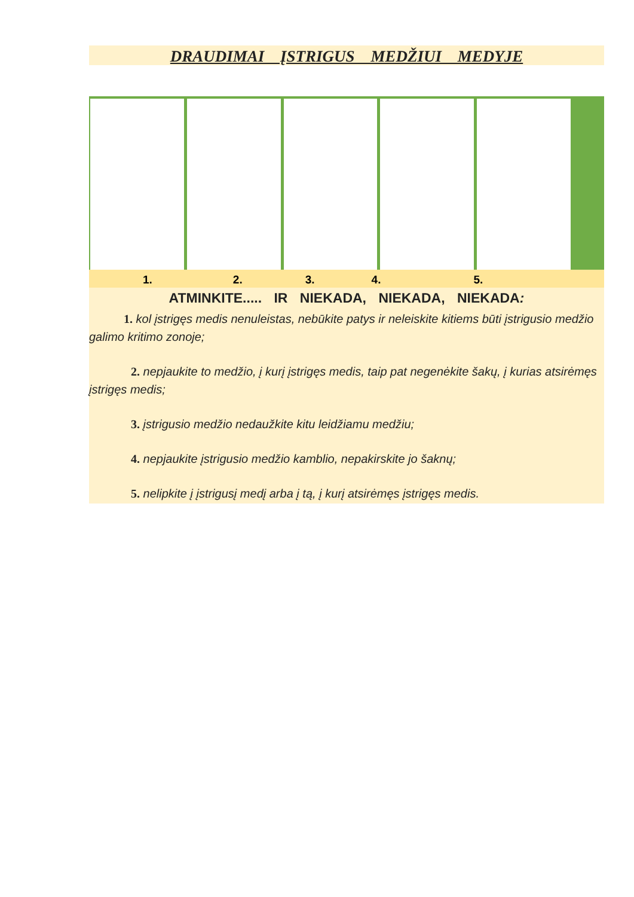DRAUDIMAI ĮSTRIGUS MEDŽIUI MEDYJE
1. 2. 3. 4. 5.
ATMINKITE..... IR NIEKADA, NIEKADA, NIEKADA:
1. kol įstrigęs medis nenuleistas, nebūkite patys ir neleiskite kitiems būti įstrigusio medžio galimo kritimo zonoje;
2. nepjaukite to medžio, į kurį įstrigęs medis, taip pat negenėkite šakų, į kurias atsirėmęs įstrigęs medis;
3. įstrigusio medžio nedaužkite kitu leidžiamu medžiu;
4. nepjaukite įstrigusio medžio kamblio, nepakirskite jo šaknų;
5. nelipkite į įstrigusį medį arba į tą, į kurį atsirėmęs įstrigęs medis.